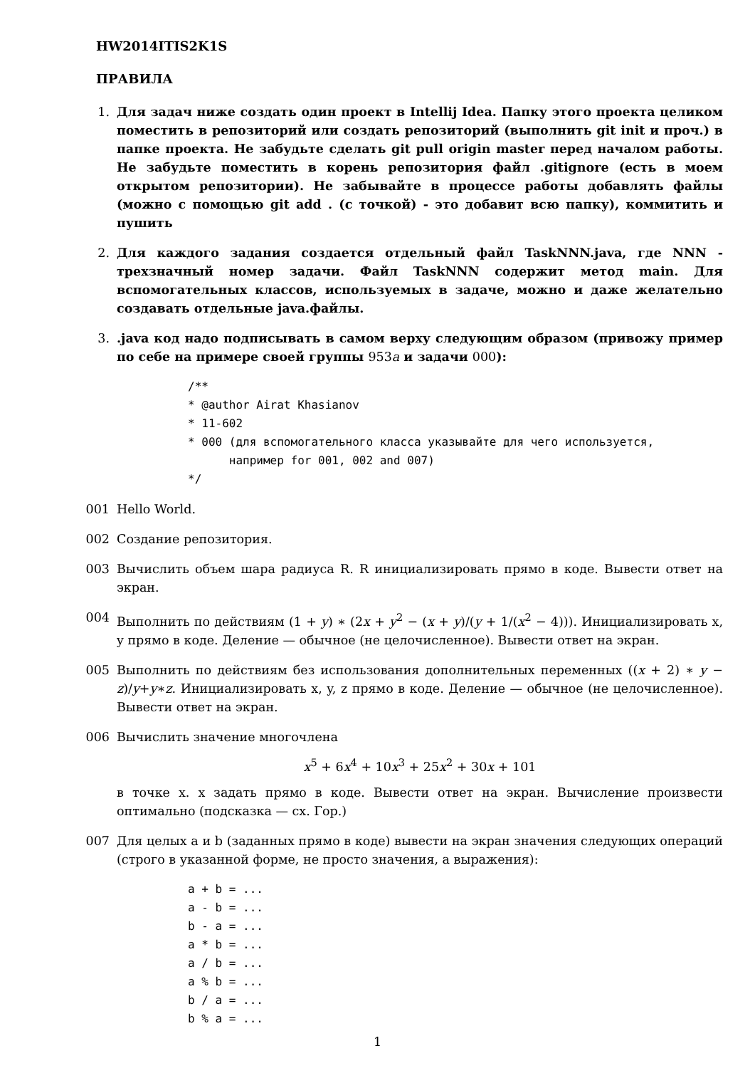HW2014ITIS2K1S
ПРАВИЛА
1. Для задач ниже создать один проект в Intellij Idea. Папку этого проекта целиком поместить в репозиторий или создать репозиторий (выполнить git init и проч.) в папке проекта. Не забудьте сделать git pull origin master перед началом работы. Не забудьте поместить в корень репозитория файл .gitignore (есть в моем открытом репозитории). Не забывайте в процессе работы добавлять файлы (можно с помощью git add . (с точкой) - это добавит всю папку), коммитить и пушить
2. Для каждого задания создается отдельный файл TaskNNN.java, где NNN - трехзначный номер задачи. Файл TaskNNN содержит метод main. Для вспомогательных классов, используемых в задаче, можно и даже желательно создавать отдельные java.файлы.
3. .java код надо подписывать в самом верху следующим образом (привожу пример по себе на примере своей группы 953a и задачи 000):
/**
* @author Airat Khasianov
* 11-602
* 000 (для вспомогательного класса указывайте для чего используется,
      например for 001, 002 and 007)
*/
001 Hello World.
002 Создание репозитория.
003 Вычислить объем шара радиуса R. R инициализировать прямо в коде. Вывести ответ на экран.
004 Выполнить по действиям (1 + y) ∗ (2x + y<sup>2</sup> − (x + y)/(y + 1/(x<sup>2</sup> − 4))). Инициализировать x, y прямо в коде. Деление — обычное (не целочисленное). Вывести ответ на экран.
005 Выполнить по действиям без использования дополнительных переменных ((x + 2) ∗ y − z)/y+y∗z. Инициализировать x, y, z прямо в коде. Деление — обычное (не целочисленное). Вывести ответ на экран.
006 Вычислить значение многочлена
x<sup>5</sup> + 6x<sup>4</sup> + 10x<sup>3</sup> + 25x<sup>2</sup> + 30x + 101
в точке x. x задать прямо в коде. Вывести ответ на экран. Вычисление произвести оптимально (подсказка — сх. Гор.)
007 Для целых a и b (заданных прямо в коде) вывести на экран значения следующих операций (строго в указанной форме, не просто значения, а выражения):
a + b = ...
a - b = ...
b - a = ...
a * b = ...
a / b = ...
a % b = ...
b / a = ...
b % a = ...
1